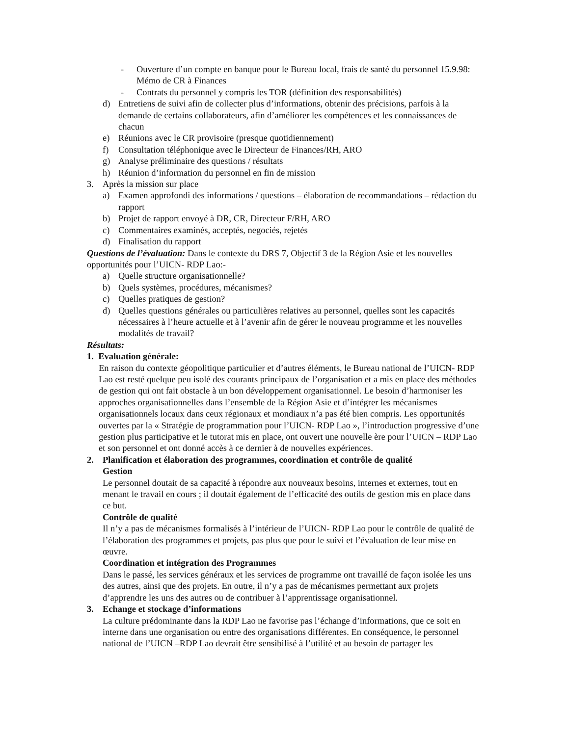- Ouverture d’un compte en banque pour le Bureau local, frais de santé du personnel 15.9.98: Mémo de CR à Finances
- Contrats du personnel y compris les TOR (définition des responsabilités)
d) Entretiens de suivi afin de collecter plus d’informations, obtenir des précisions, parfois à la demande de certains collaborateurs, afin d’améliorer les compétences et les connaissances de chacun
e) Réunions avec le CR provisoire (presque quotidiennement)
f) Consultation téléphonique avec le Directeur de Finances/RH, ARO
g) Analyse préliminaire des questions / résultats
h) Réunion d’information du personnel en fin de mission
3. Après la mission sur place
a) Examen approfondi des informations / questions – élaboration de recommandations – rédaction du rapport
b) Projet de rapport envoyé à DR, CR, Directeur F/RH, ARO
c) Commentaires examinés, acceptés, negociés, rejetés
d) Finalisation du rapport
Questions de l’évaluation: Dans le contexte du DRS 7, Objectif 3 de la Région Asie et les nouvelles opportunités pour l’UICN- RDP Lao:-
a) Quelle structure organisationnelle?
b) Quels systèmes, procédures, mécanismes?
c) Quelles pratiques de gestion?
d) Quelles questions générales ou particulières relatives au personnel, quelles sont les capacités nécessaires à l’heure actuelle et à l’avenir afin de gérer le nouveau programme et les nouvelles modalités de travail?
Résultats:
1. Evaluation générale:
En raison du contexte géopolitique particulier et d’autres éléments, le Bureau national de l’UICN- RDP Lao est resté quelque peu isolé des courants principaux de l’organisation et a mis en place des méthodes de gestion qui ont fait obstacle à un bon développement organisationnel. Le besoin d’harmoniser les approches organisationnelles dans l’ensemble de la Région Asie et d’intégrer les mécanismes organisationnels locaux dans ceux régionaux et mondiaux n’a pas été bien compris. Les opportunités ouvertes par la « Stratégie de programmation pour l’UICN- RDP Lao », l’introduction progressive d’une gestion plus participative et le tutorat mis en place, ont ouvert une nouvelle ère pour l’UICN – RDP Lao et son personnel et ont donné accès à ce dernier à de nouvelles expériences.
2. Planification et élaboration des programmes, coordination et contrôle de qualité
Gestion
Le personnel doutait de sa capacité à répondre aux nouveaux besoins, internes et externes, tout en menant le travail en cours ; il doutait également de l’efficacité des outils de gestion mis en place dans ce but.
Contrôle de qualité
Il n’y a pas de mécanismes formalisés à l’intérieur de l’UICN- RDP Lao pour le contrôle de qualité de l’élaboration des programmes et projets, pas plus que pour le suivi et l’évaluation de leur mise en œuvre.
Coordination et intégration des Programmes
Dans le passé, les services généraux et les services de programme ont travaillé de façon isolée les uns des autres, ainsi que des projets. En outre, il n’y a pas de mécanismes permettant aux projets d’apprendre les uns des autres ou de contribuer à l’apprentissage organisationnel.
3. Echange et stockage d’informations
La culture prédominante dans la RDP Lao ne favorise pas l’échange d’informations, que ce soit en interne dans une organisation ou entre des organisations différentes. En conséquence, le personnel national de l’UICN –RDP Lao devrait être sensibilisé à l’utilité et au besoin de partager les